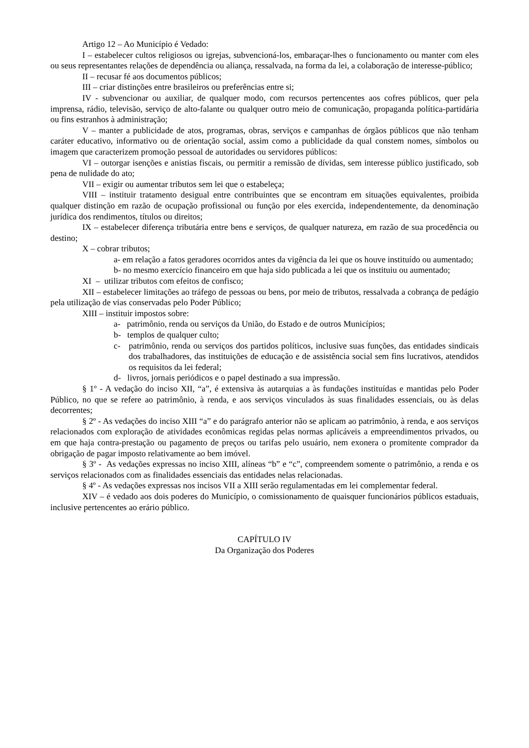Artigo 12 – Ao Município é Vedado:
I – estabelecer cultos religiosos ou igrejas, subvencioná-los, embaraçar-lhes o funcionamento ou manter com eles ou seus representantes relações de dependência ou aliança, ressalvada, na forma da lei, a colaboração de interesse-público;
II – recusar fé aos documentos públicos;
III – criar distinções entre brasileiros ou preferências entre si;
IV - subvencionar ou auxiliar, de qualquer modo, com recursos pertencentes aos cofres públicos, quer pela imprensa, rádio, televisão, serviço de alto-falante ou qualquer outro meio de comunicação, propaganda política-partidária ou fins estranhos à administração;
V – manter a publicidade de atos, programas, obras, serviços e campanhas de órgãos públicos que não tenham caráter educativo, informativo ou de orientação social, assim como a publicidade da qual constem nomes, símbolos ou imagem que caracterizem promoção pessoal de autoridades ou servidores públicos:
VI – outorgar isenções e anistias fiscais, ou permitir a remissão de dívidas, sem interesse público justificado, sob pena de nulidade do ato;
VII – exigir ou aumentar tributos sem lei que o estabeleça;
VIII – instituir tratamento desigual entre contribuintes que se encontram em situações equivalentes, proibida qualquer distinção em razão de ocupação profissional ou função por eles exercida, independentemente, da denominação jurídica dos rendimentos, títulos ou direitos;
IX – estabelecer diferença tributária entre bens e serviços, de qualquer natureza, em razão de sua procedência ou destino;
X – cobrar tributos;
a- em relação a fatos geradores ocorridos antes da vigência da lei que os houve instituído ou aumentado;
b- no mesmo exercício financeiro em que haja sido publicada a lei que os instituiu ou aumentado;
XI – utilizar tributos com efeitos de confisco;
XII – estabelecer limitações ao tráfego de pessoas ou bens, por meio de tributos, ressalvada a cobrança de pedágio pela utilização de vias conservadas pelo Poder Público;
XIII – instituir impostos sobre:
a- patrimônio, renda ou serviços da União, do Estado e de outros Municípios;
b- templos de qualquer culto;
c- patrimônio, renda ou serviços dos partidos políticos, inclusive suas funções, das entidades sindicais dos trabalhadores, das instituições de educação e de assistência social sem fins lucrativos, atendidos os requisitos da lei federal;
d- livros, jornais periódicos e o papel destinado a sua impressão.
§ 1º - A vedação do inciso XII, “a”, é extensiva às autarquias a às fundações instituídas e mantidas pelo Poder Público, no que se refere ao patrimônio, à renda, e aos serviços vinculados às suas finalidades essenciais, ou às delas decorrentes;
§ 2º - As vedações do inciso XIII “a” e do parágrafo anterior não se aplicam ao patrimônio, à renda, e aos serviços relacionados com exploração de atividades econômicas regidas pelas normas aplicáveis a empreendimentos privados, ou em que haja contra-prestação ou pagamento de preços ou tarifas pelo usuário, nem exonera o promitente comprador da obrigação de pagar imposto relativamente ao bem imóvel.
§ 3º - As vedações expressas no inciso XIII, alíneas “b” e “c”, compreendem somente o patrimônio, a renda e os serviços relacionados com as finalidades essenciais das entidades nelas relacionadas.
§ 4º - As vedações expressas nos incisos VII a XIII serão regulamentadas em lei complementar federal.
XIV – é vedado aos dois poderes do Município, o comissionamento de quaisquer funcionários públicos estaduais, inclusive pertencentes ao erário público.
CAPÍTULO IV
Da Organização dos Poderes